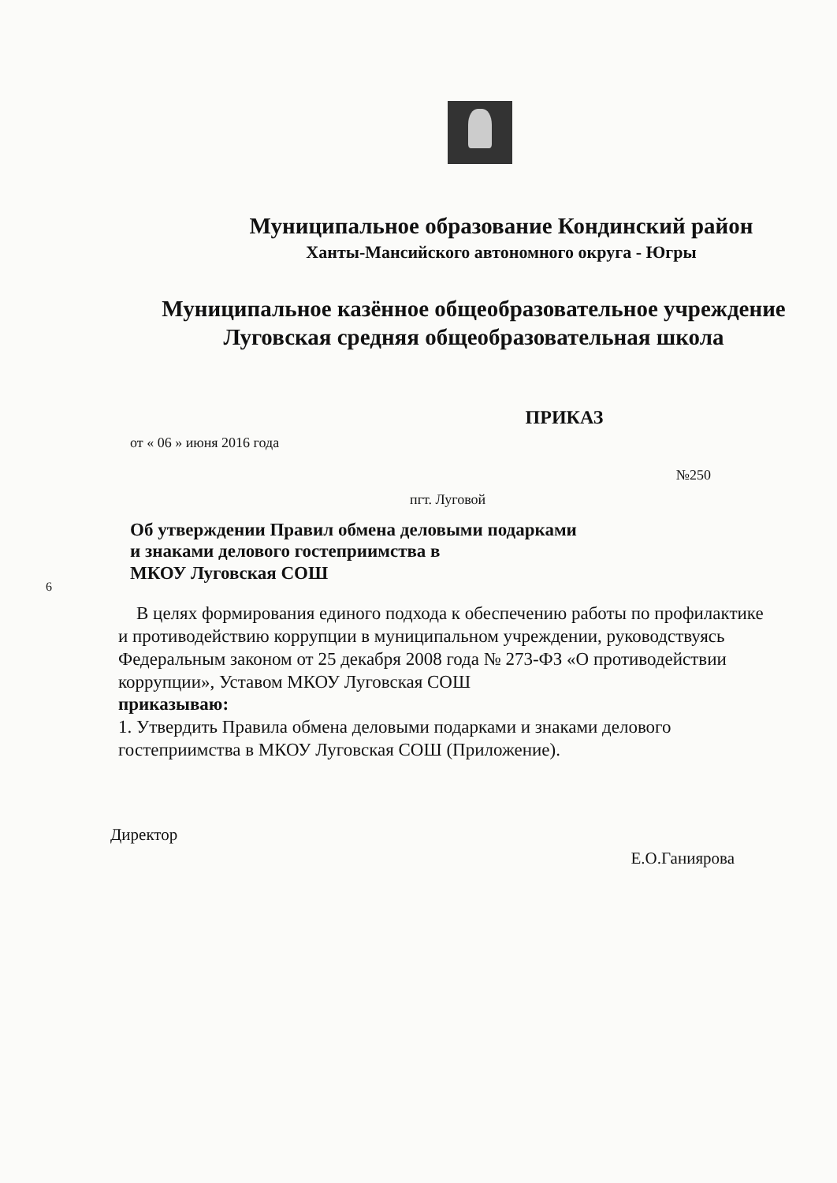6
Муниципальное образование Кондинский район
Ханты-Мансийского автономного округа - Югры
Муниципальное казённое общеобразовательное учреждение
Луговская средняя общеобразовательная школа
ПРИКАЗ
от « 06 » июня 2016 года
№250
пгт. Луговой
Об утверждении Правил обмена деловыми подарками
и знаками делового гостеприимства в
МКОУ Луговская СОШ
В целях формирования единого подхода к обеспечению работы по профилактике и противодействию коррупции в муниципальном учреждении, руководствуясь Федеральным законом от 25 декабря 2008 года № 273-ФЗ «О противодействии коррупции», Уставом МКОУ Луговская СОШ
приказываю:
1. Утвердить Правила обмена деловыми подарками и знаками делового гостеприимства в МКОУ Луговская СОШ (Приложение).
Директор Е.О.Ганиярова